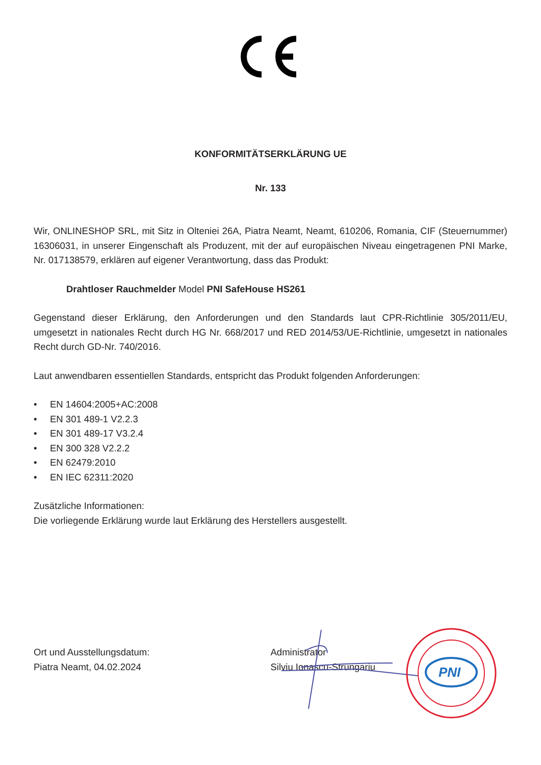KONFORMITÄTSERKLÄRUNG UE
Nr. 133
Wir, ONLINESHOP SRL, mit Sitz in Olteniei 26A, Piatra Neamt, Neamt, 610206, Romania, CIF (Steuernummer) 16306031, in unserer Eingenschaft als Produzent, mit der auf europäischen Niveau eingetragenen PNI Marke, Nr. 017138579, erklären auf eigener Verantwortung, dass das Produkt:
Drahtloser Rauchmelder Model PNI SafeHouse HS261
Gegenstand dieser Erklärung, den Anforderungen und den Standards laut CPR-Richtlinie 305/2011/EU, umgesetzt in nationales Recht durch HG Nr. 668/2017 und RED 2014/53/UE-Richtlinie, umgesetzt in nationales Recht durch GD-Nr. 740/2016.
Laut anwendbaren essentiellen Standards, entspricht das Produkt folgenden Anforderungen:
• EN 14604:2005+AC:2008
• EN 301 489-1 V2.2.3
• EN 301 489-17 V3.2.4
• EN 300 328 V2.2.2
• EN 62479:2010
• EN IEC 62311:2020
Zusätzliche Informationen:
Die vorliegende Erklärung wurde laut Erklärung des Herstellers ausgestellt.
Ort und Ausstellungsdatum:
Piatra Neamt, 04.02.2024
Administrator
Silviu Ionascu-Strungariu
PNI